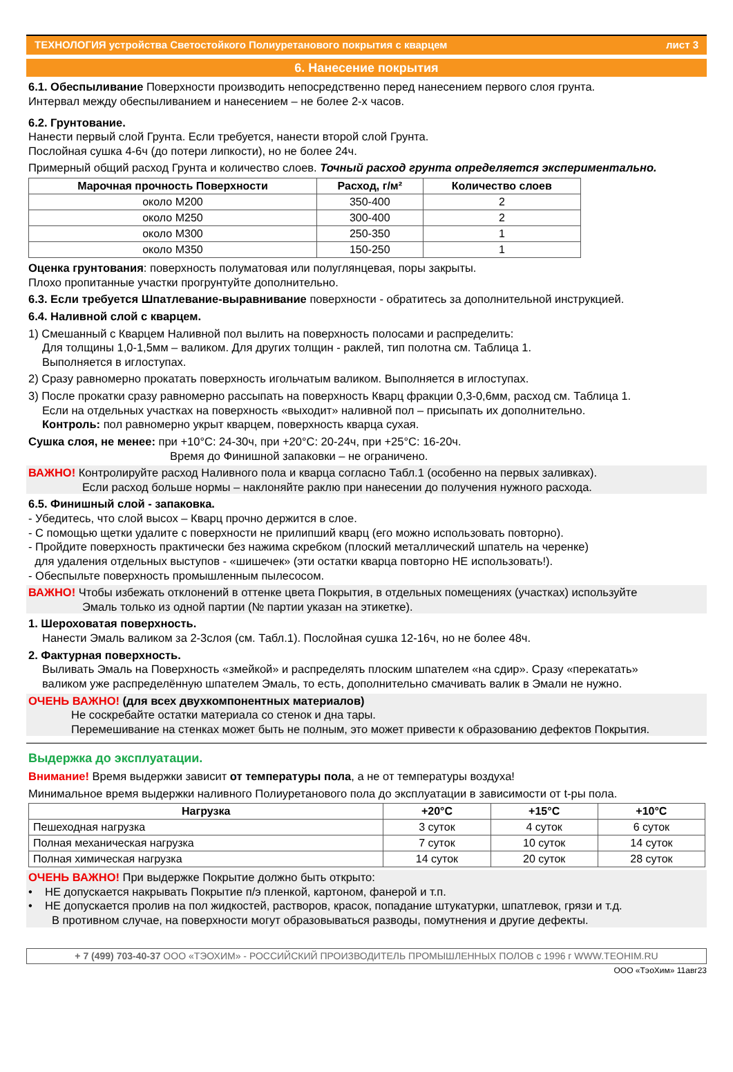ТЕХНОЛОГИЯ устройства Светостойкого Полиуретанового покрытия с кварцем лист 3
6. Нанесение покрытия
6.1. Обеспыливание Поверхности производить непосредственно перед нанесением первого слоя грунта.
Интервал между обеспыливанием и нанесением – не более 2-х часов.
6.2. Грунтование.
Нанести первый слой Грунта. Если требуется, нанести второй слой Грунта.
Послойная сушка 4-6ч (до потери липкости), но не более 24ч.
Примерный общий расход Грунта и количество слоев. Точный расход грунта определяется экспериментально.
| Марочная прочность Поверхности | Расход, г/м² | Количество слоев |
| --- | --- | --- |
| около М200 | 350-400 | 2 |
| около М250 | 300-400 | 2 |
| около М300 | 250-350 | 1 |
| около М350 | 150-250 | 1 |
Оценка грунтования: поверхность полуматовая или полуглянцевая, поры закрыты.
Плохо пропитанные участки прогрунтуйте дополнительно.
6.3. Если требуется Шпатлевание-выравнивание поверхности - обратитесь за дополнительной инструкцией.
6.4. Наливной слой с кварцем.
1) Смешанный с Кварцем Наливной пол вылить на поверхность полосами и распределить:
Для толщины 1,0-1,5мм – валиком. Для других толщин - раклей, тип полотна см. Таблица 1.
Выполняется в иглоступах.
2) Сразу равномерно прокатать поверхность игольчатым валиком. Выполняется в иглоступах.
3) После прокатки сразу равномерно рассыпать на поверхность Кварц фракции 0,3-0,6мм, расход см. Таблица 1.
Если на отдельных участках на поверхность «выходит» наливной пол – присыпать их дополнительно.
Контроль: пол равномерно укрыт кварцем, поверхность кварца сухая.
Сушка слоя, не менее: при +10°С: 24-30ч, при +20°С: 20-24ч, при +25°С: 16-20ч.
Время до Финишной запаковки – не ограничено.
ВАЖНО! Контролируйте расход Наливного пола и кварца согласно Табл.1 (особенно на первых заливках).
Если расход больше нормы – наклоняйте раклю при нанесении до получения нужного расхода.
6.5. Финишный слой - запаковка.
- Убедитесь, что слой высох – Кварц прочно держится в слое.
- С помощью щетки удалите с поверхности не прилипший кварц (его можно использовать повторно).
- Пройдите поверхность практически без нажима скребком (плоский металлический шпатель на черенке)
для удаления отдельных выступов - «шишечек» (эти остатки кварца повторно НЕ использовать!).
- Обеспыльте поверхность промышленным пылесосом.
ВАЖНО! Чтобы избежать отклонений в оттенке цвета Покрытия, в отдельных помещениях (участках) используйте
Эмаль только из одной партии (№ партии указан на этикетке).
1. Шероховатая поверхность.
Нанести Эмаль валиком за 2-3слоя (см. Табл.1). Послойная сушка 12-16ч, но не более 48ч.
2. Фактурная поверхность.
Выливать Эмаль на Поверхность «змейкой» и распределять плоским шпателем «на сдир». Сразу «перекатать»
валиком уже распределённую шпателем Эмаль, то есть, дополнительно смачивать валик в Эмали не нужно.
ОЧЕНЬ ВАЖНО! (для всех двухкомпонентных материалов)
Не соскребайте остатки материала со стенок и дна тары.
Перемешивание на стенках может быть не полным, это может привести к образованию дефектов Покрытия.
Выдержка до эксплуатации.
Внимание! Время выдержки зависит от температуры пола, а не от температуры воздуха!
Минимальное время выдержки наливного Полиуретанового пола до эксплуатации в зависимости от t-ры пола.
| Нагрузка | +20°С | +15°С | +10°С |
| --- | --- | --- | --- |
| Пешеходная нагрузка | 3 суток | 4 суток | 6 суток |
| Полная механическая нагрузка | 7 суток | 10 суток | 14 суток |
| Полная химическая нагрузка | 14 суток | 20 суток | 28 суток |
ОЧЕНЬ ВАЖНО! При выдержке Покрытие должно быть открыто:
• НЕ допускается накрывать Покрытие п/э пленкой, картоном, фанерой и т.п.
• НЕ допускается пролив на пол жидкостей, растворов, красок, попадание штукатурки, шпатлевок, грязи и т.д.
В противном случае, на поверхности могут образовываться разводы, помутнения и другие дефекты.
+ 7 (499) 703-40-37 ООО «ТЭОХИМ» - РОССИЙСКИЙ ПРОИЗВОДИТЕЛЬ ПРОМЫШЛЕННЫХ ПОЛОВ с 1996 г WWW.TEOHIM.RU
ООО «ТэоХим» 11авг23